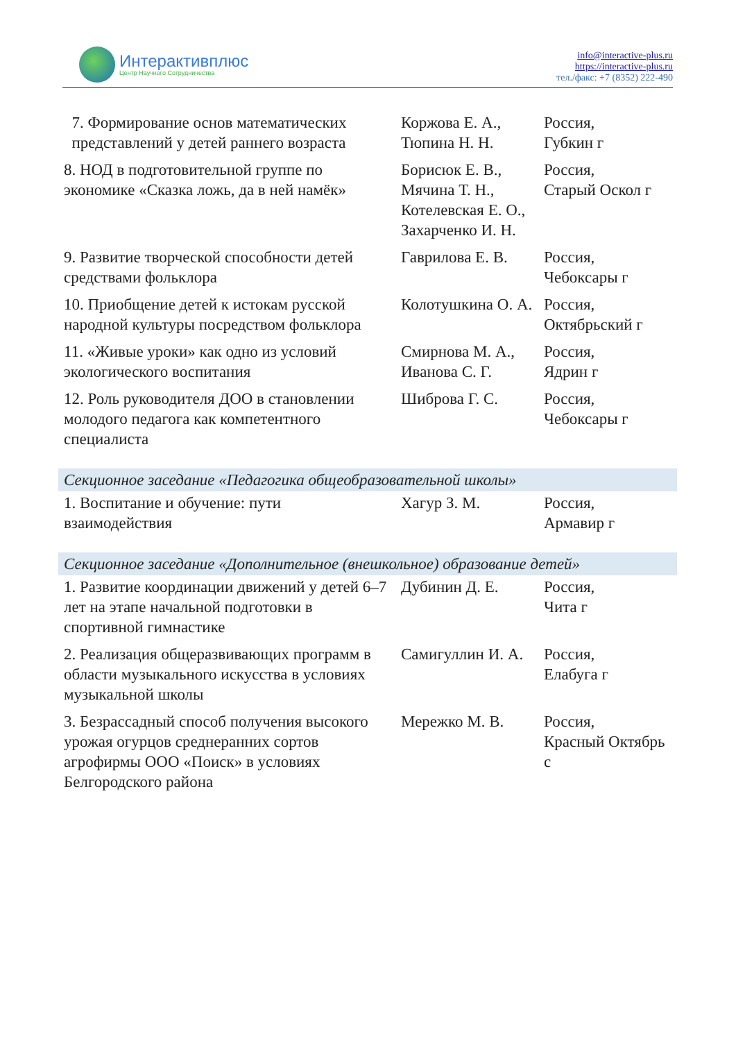Интерактивплюс
Центр Научного Сотрудничества
info@interactive-plus.ru
https://interactive-plus.ru
тел./факс: +7 (8352) 222-490
| 7. Формирование основ математических представлений у детей раннего возраста | Коржова Е. А., Тюпина Н. Н. | Россия, Губкин г |
| 8. НОД в подготовительной группе по экономике «Сказка ложь, да в ней намёк» | Борисюк Е. В., Мячина Т. Н., Котелевская Е. О., Захарченко И. Н. | Россия, Старый Оскол г |
| 9. Развитие творческой способности детей средствами фольклора | Гаврилова Е. В. | Россия, Чебоксары г |
| 10. Приобщение детей к истокам русской народной культуры посредством фольклора | Колотушкина О. А. | Россия, Октябрьский г |
| 11. «Живые уроки» как одно из условий экологического воспитания | Смирнова М. А., Иванова С. Г. | Россия, Ядрин г |
| 12. Роль руководителя ДОО в становлении молодого педагога как компетентного специалиста | Шиброва Г. С. | Россия, Чебоксары г |
| Секционное заседание «Педагогика общеобразовательной школы» | | |
| 1. Воспитание и обучение: пути взаимодействия | Хагур З. М. | Россия, Армавир г |
| Секционное заседание «Дополнительное (внешкольное) образование детей» | | |
| 1. Развитие координации движений у детей 6–7 лет на этапе начальной подготовки в спортивной гимнастике | Дубинин Д. Е. | Россия, Чита г |
| 2. Реализация общеразвивающих программ в области музыкального искусства в условиях музыкальной школы | Самигуллин И. А. | Россия, Елабуга г |
| 3. Безрассадный способ получения высокого урожая огурцов среднеранних сортов агрофирмы ООО «Поиск» в условиях Белгородского района | Мережко М. В. | Россия, Красный Октябрь с |